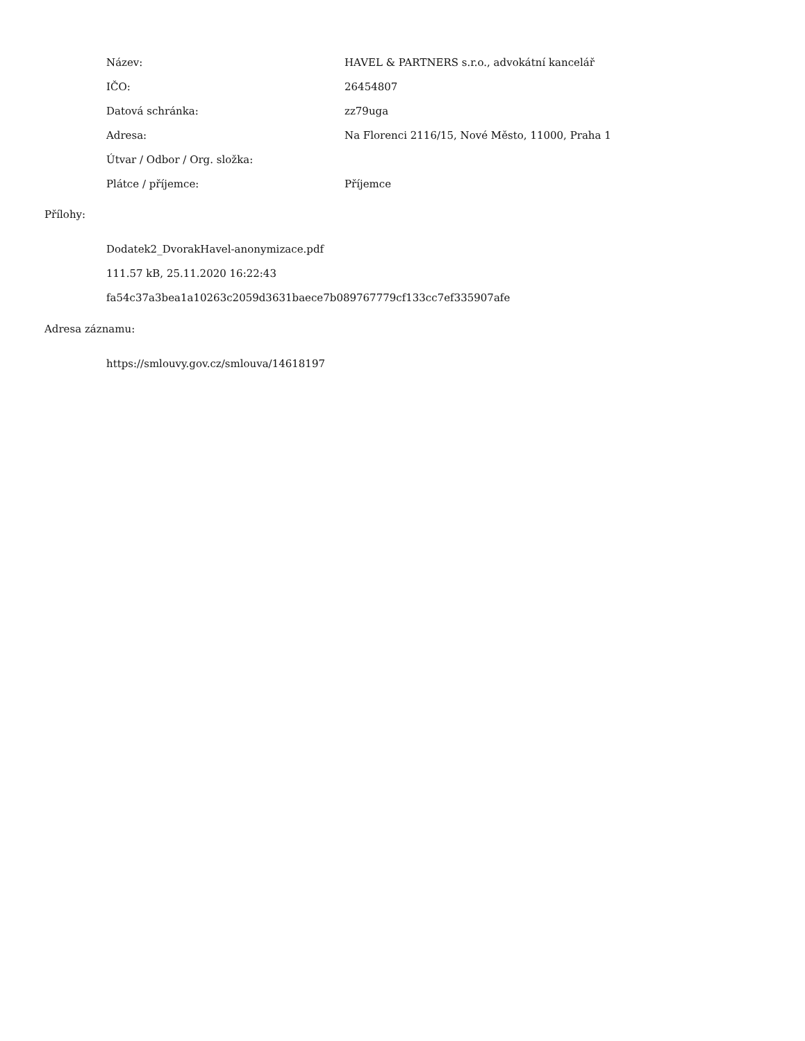| Název: | HAVEL & PARTNERS s.r.o., advokátní kancelář |
| IČO: | 26454807 |
| Datová schránka: | zz79uga |
| Adresa: | Na Florenci 2116/15, Nové Město, 11000, Praha 1 |
| Útvar / Odbor / Org. složka: | |
| Plátce / příjemce: | Příjemce |
Přílohy:
Dodatek2_DvorakHavel-anonymizace.pdf
111.57 kB, 25.11.2020 16:22:43
fa54c37a3bea1a10263c2059d3631baece7b089767779cf133cc7ef335907afe
Adresa záznamu:
https://smlouvy.gov.cz/smlouva/14618197